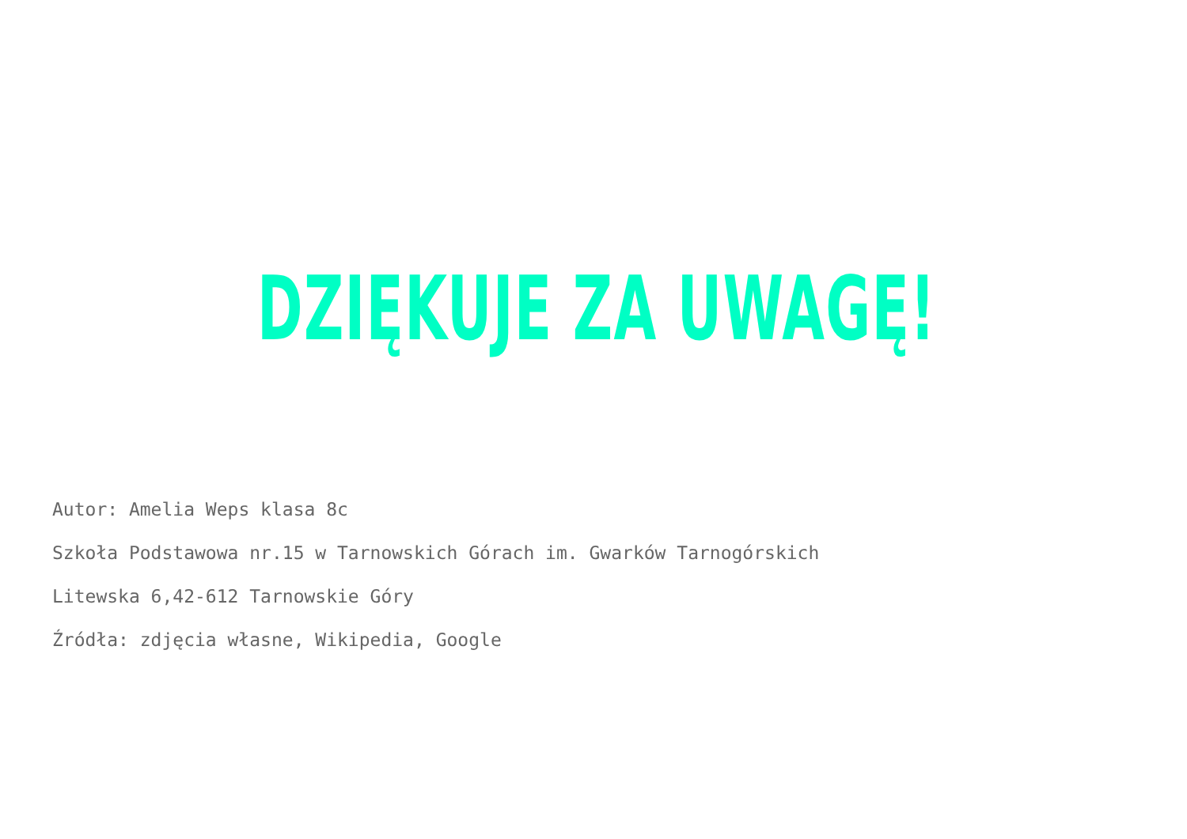DZIĘKUJE ZA UWAGĘ!
Autor: Amelia Weps klasa 8c
Szkoła Podstawowa nr.15 w Tarnowskich Górach im. Gwarków Tarnogórskich
Litewska 6,42-612 Tarnowskie Góry
Źródła: zdjęcia własne, Wikipedia, Google